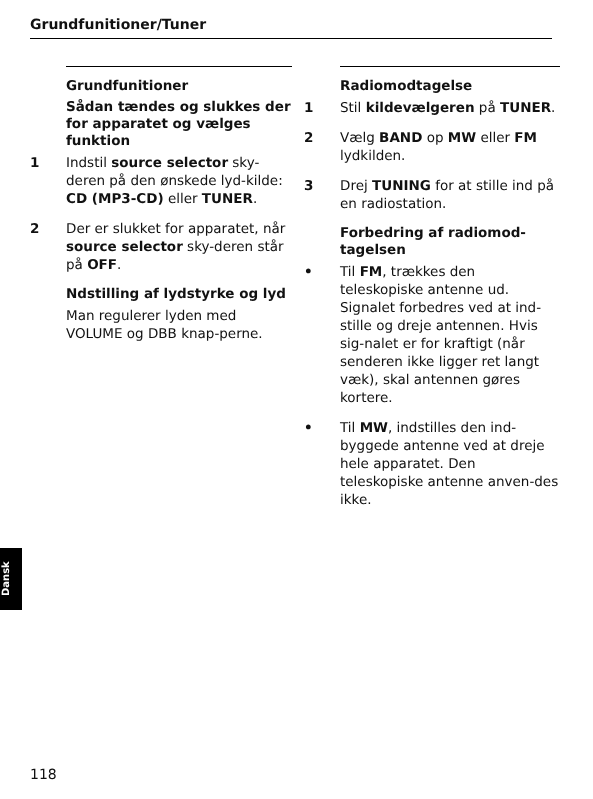Grundfunitioner/Tuner
Grundfunitioner
Sådan tændes og slukkes der for apparatet og vælges funktion
1 Indstil source selector sky-deren på den ønskede lyd-kilde: CD (MP3-CD) eller TUNER.
2 Der er slukket for apparatet, når source selector sky-deren står på OFF.
Ndstilling af lydstyrke og lyd
Man regulerer lyden med VOLUME og DBB knap-perne.
Radiomodtagelse
1 Stil kildevælgeren på TUNER.
2 Vælg BAND op MW eller FM lydkilden.
3 Drej TUNING for at stille ind på en radiostation.
Forbedring af radiomod-tagelsen
• Til FM, trækkes den teleskopiske antenne ud. Signalet forbedres ved at ind-stille og dreje antennen. Hvis sig-nalet er for kraftigt (når senderen ikke ligger ret langt væk), skal antennen gøres kortere.
• Til MW, indstilles den ind-byggede antenne ved at dreje hele apparatet. Den teleskopiske antenne anven-des ikke.
Dansk
118